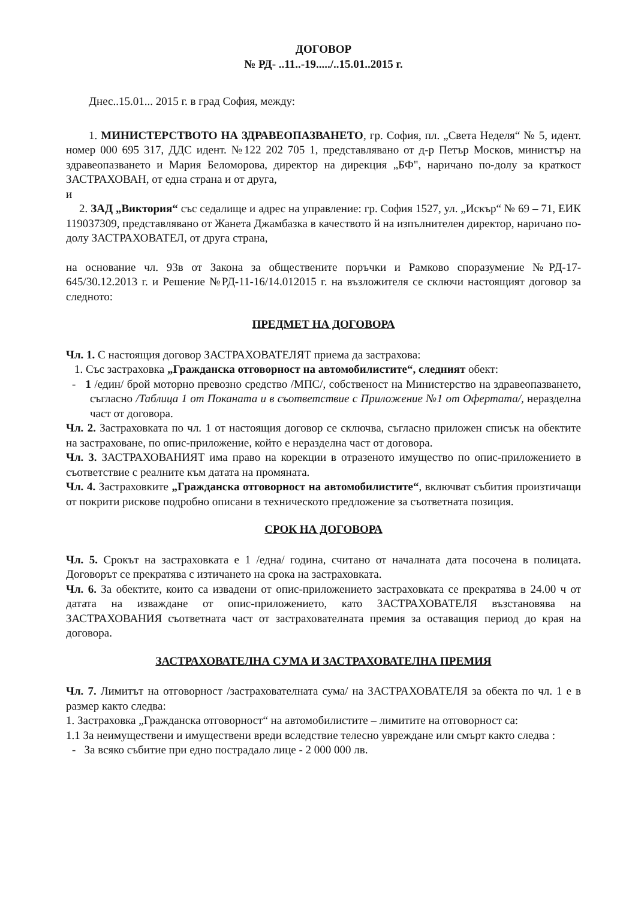ДОГОВОР
№ РД- ..11..-19...../..15.01..2015 г.
Днес..15.01... 2015 г. в град София, между:
1. МИНИСТЕРСТВОТО НА ЗДРАВЕОПАЗВАНЕТО, гр. София, пл. „Света Неделя“ № 5, идент. номер 000 695 317, ДДС идент. №122 202 705 1, представлявано от д-р Петър Москов, министър на здравеопазването и Мария Беломорова, директор на дирекция „БФ", наричано по-долу за краткост ЗАСТРАХОВАН, от една страна и от друга,
и
2. ЗАД „Виктория“ със седалище и адрес на управление: гр. София 1527, ул. „Искър“ № 69 – 71, ЕИК 119037309, представлявано от Жанета Джамбазка в качеството й на изпълнителен директор, наричано по-долу ЗАСТРАХОВАТЕЛ, от друга страна,
на основание чл. 93в от Закона за обществените поръчки и Рамково споразумение №РД-17-645/30.12.2013 г. и Решение №РД-11-16/14.012015 г. на възложителя се сключи настоящият договор за следното:
ПРЕДМЕТ НА ДОГОВОРА
Чл. 1. С настоящия договор ЗАСТРАХОВАТЕЛЯТ приема да застрахова:
1. Със застраховка „Гражданска отговорност на автомобилистите“, следният обект:
- 1 /един/ брой моторно превозно средство /МПС/, собственост на Министерство на здравеопазването, съгласно /Таблица 1 от Поканата и в съответствие с Приложение №1 от Офертата/, неразделна част от договора.
Чл. 2. Застраховката по чл. 1 от настоящия договор се сключва, съгласно приложен списък на обектите на застраховане, по опис-приложение, който е неразделна част от договора.
Чл. 3. ЗАСТРАХОВАНИЯТ има право на корекции в отразеното имущество по опис-приложението в съответствие с реалните към датата на промяната.
Чл. 4. Застраховките „Гражданска отговорност на автомобилистите“, включват събития произтичащи от покрити рискове подробно описани в техническото предложение за съответната позиция.
СРОК НА ДОГОВОРА
Чл. 5. Срокът на застраховката е 1 /една/ година, считано от началната дата посочена в полицата. Договорът се прекратява с изтичането на срока на застраховката.
Чл. 6. За обектите, които са извадени от опис-приложението застраховката се прекратява в 24.00 ч от датата на изваждане от опис-приложението, като ЗАСТРАХОВАТЕЛЯ възстановява на ЗАСТРАХОВАНИЯ съответната част от застрахователната премия за оставащия период до края на договора.
ЗАСТРАХОВАТЕЛНА СУМА И ЗАСТРАХОВАТЕЛНА ПРЕМИЯ
Чл. 7. Лимитът на отговорност /застрахователната сума/ на ЗАСТРАХОВАТЕЛЯ за обекта по чл. 1 е в размер както следва:
1. Застраховка „Гражданска отговорност“ на автомобилистите – лимитите на отговорност са:
1.1 За неимуществени и имуществени вреди вследствие телесно увреждане или смърт както следва :
- За всяко събитие при едно пострадало лице - 2 000 000 лв.